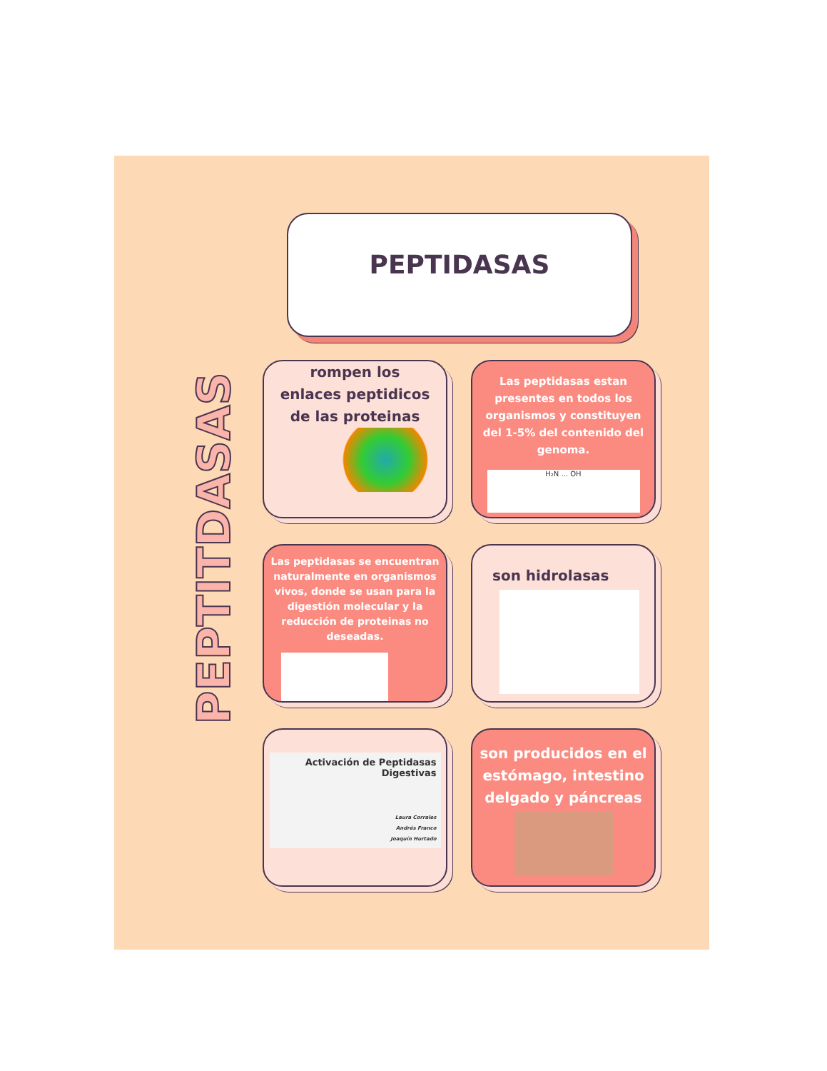PEPTITDASAS
PEPTIDASAS
rompen los enlaces peptidicos de las proteinas
Las peptidasas estan presentes en todos los organismos y constituyen del 1-5% del contenido del genoma.
H₂N ... OH
Las peptidasas se encuentran naturalmente en organismos vivos, donde se usan para la digestión molecular y la reducción de proteinas no deseadas.
son hidrolasas
Activación de Peptidasas Digestivas
Laura Corrales
Andrés Franco
Joaquín Hurtado
son producidos en el estómago, intestino delgado y páncreas